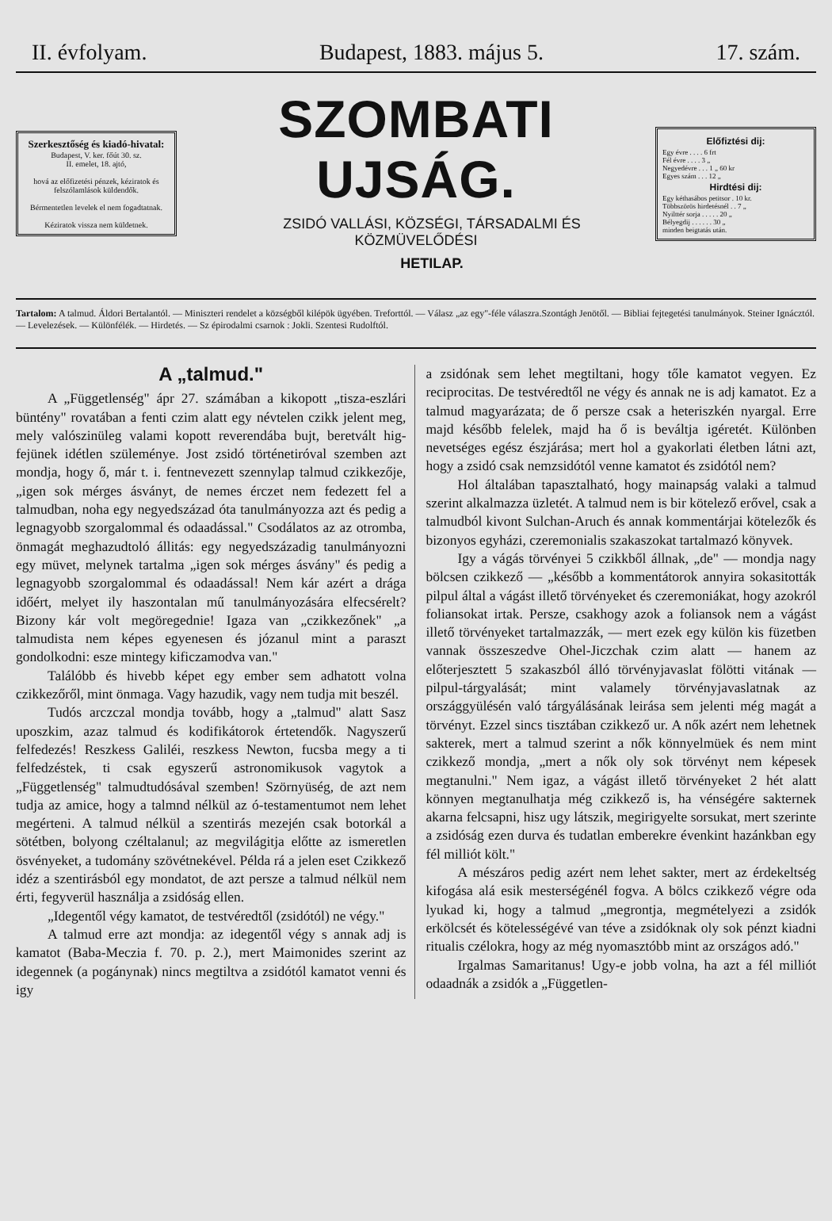II. évfolyam. Budapest, 1883. május 5. 17. szám.
Szerkesztőség és kiadó-hivatal:
Budapest, V. ker. főút 30. sz.
II. emelet, 18. ajtó,
hová az előfizetési pénzek, kéziratok és felszólamlások küldendők.
Bérmentetlen levelek el nem fogadtatnak.
Kéziratok vissza nem küldetnek.
SZOMBATI UJSÁG.
ZSIDÓ VALLÁSI, KÖZSÉGI, TÁRSADALMI ÉS KÖZMÜVELŐDÉSI
HETILAP.
Előfiztési dij:
Egy évre . . . . 6 frt
Fél évre . . . . 3 „
Negyedévre . . . 1 „ 60 kr
Egyes szám . . . 12 „
Hirdtési dij:
Egy kéthasábos petitsor . 10 kr.
Többszörös hirdetésnél . . 7 „
Nyilttér sorja . . . . . 20 „
Bélyegdij . . . . . . 30 „
minden beigtatás után.
Tartalom: A talmud. Áldori Bertalantól. — Miniszteri rendelet a községből kilépök ügyében. Treforttól. — Válasz „az egy"-féle válaszra.Szontágh Jenötől. — Bibliai fejtegetési tanulmányok. Steiner Ignácztól. — Levelezések. — Különfélék. — Hirdetés. — Sz épirodalmi csarnok : Jokli. Szentesi Rudolftól.
A „talmud."
A „Függetlenség" ápr 27. számában a kikopott „tisza-eszlári büntény" rovatában a fenti czim alatt egy névtelen czikk jelent meg, mely valószinüleg valami kopott reverendába bujt, beretvált hig-fejünek idétlen szüleménye. Jost zsidó történetiróval szemben azt mondja, hogy ő, már t. i. fentnevezett szennylap talmud czikkezője, „igen sok mérges ásványt, de nemes érczet nem fedezett fel a talmudban, noha egy negyedszázad óta tanulmányozza azt és pedig a legnagyobb szorgalommal és odaadással." Csodálatos az az otromba, önmagát meghazudtoló állitás: egy negyedszázadig tanulmányozni egy müvet, melynek tartalma „igen sok mérges ásvány" és pedig a legnagyobb szorgalommal és odaadással! Nem kár azért a drága időért, melyet ily haszontalan mű tanulmányozására elfecsérelt? Bizony kár volt megöregednie! Igaza van „czikkezőnek" „a talmudista nem képes egyenesen és józanul mint a paraszt gondolkodni: esze mintegy kificzamodva van."
Találóbb és hivebb képet egy ember sem adhatott volna czikkezőről, mint önmaga. Vagy hazudik, vagy nem tudja mit beszél.
Tudós arczczal mondja tovább, hogy a „talmud" alatt Sasz uposzkim, azaz talmud és kodifikátorok értetendők. Nagyszerű felfedezés! Reszkess Galiléi, reszkess Newton, fucsba megy a ti felfedzéstek, ti csak egyszerű astronomikusok vagytok a „Függetlenség" talmudtudósával szemben! Szörnyüség, de azt nem tudja az amice, hogy a talmnd nélkül az ó-testamentumot nem lehet megérteni. A talmud nélkül a szentirás mezején csak botorkál a sötétben, bolyong czéltalanul; az megvilágitja előtte az ismeretlen ösvényeket, a tudomány szövétnekével. Példa rá a jelen eset Czikkező idéz a szentirásból egy mondatot, de azt persze a talmud nélkül nem érti, fegyverül használja a zsidóság ellen.
„Idegentől végy kamatot, de testvéredtől (zsidótól) ne végy."
A talmud erre azt mondja: az idegentől végy s annak adj is kamatot (Baba-Meczia f. 70. p. 2.), mert Maimonides szerint az idegennek (a pogánynak) nincs megtiltva a zsidótól kamatot venni és igy
a zsidónak sem lehet megtiltani, hogy tőle kamatot vegyen. Ez reciprocitas. De testvéredtől ne végy és annak ne is adj kamatot. Ez a talmud magyarázata; de ő persze csak a heteriszkén nyargal. Erre majd később felelek, majd ha ő is beváltja igéretét. Különben nevetséges egész észjárása; mert hol a gyakorlati életben látni azt, hogy a zsidó csak nemzsidótól venne kamatot és zsidótól nem?
Hol általában tapasztalható, hogy mainapság valaki a talmud szerint alkalmazza üzletét. A talmud nem is bir kötelező erővel, csak a talmudból kivont Sulchan-Aruch és annak kommentárjai kötelezők és bizonyos egyházi, czeremonialis szakaszokat tartalmazó könyvek.
Igy a vágás törvényei 5 czikkből állnak, „de" — mondja nagy bölcsen czikkező — „később a kommentátorok annyira sokasitották pilpul által a vágást illető törvényeket és czeremoniákat, hogy azokról foliansokat irtak. Persze, csakhogy azok a foliansok nem a vágást illető törvényeket tartalmazzák, — mert ezek egy külön kis füzetben vannak összeszedve Ohel-Jiczchak czim alatt — hanem az előterjesztett 5 szakaszból álló törvényjavaslat fölötti vitának — pilpul-tárgyalását; mint valamely törvényjavaslatnak az országgyülésén való tárgyálásának leirása sem jelenti még magát a törvényt. Ezzel sincs tisztában czikkező ur. A nők azért nem lehetnek sakterek, mert a talmud szerint a nők könnyelmüek és nem mint czikkező mondja, „mert a nők oly sok törvényt nem képesek megtanulni." Nem igaz, a vágást illető törvényeket 2 hét alatt könnyen megtanulhatja még czikkező is, ha vénségére sakternek akarna felcsapni, hisz ugy látszik, megirigyelte sorsukat, mert szerinte a zsidóság ezen durva és tudatlan emberekre évenkint hazánkban egy fél milliót költ."
A mészáros pedig azért nem lehet sakter, mert az érdekeltség kifogása alá esik mesterségénél fogva. A bölcs czikkező végre oda lyukad ki, hogy a talmud „megrontja, megmételyezi a zsidók erkölcsét és kötelességévé van téve a zsidóknak oly sok pénzt kiadni ritualis czélokra, hogy az még nyomasztóbb mint az országos adó."
Irgalmas Samaritanus! Ugy-e jobb volna, ha azt a fél milliót odaadnák a zsidók a „Független-